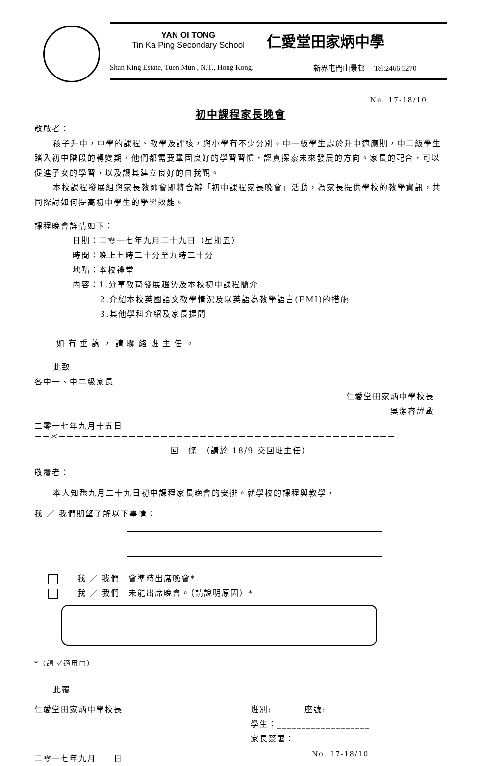YAN OI TONG
Tin Ka Ping Secondary School
仁愛堂田家炳中學
Shan King Estate, Tuen Mun , N.T., Hong Kong. 新界屯門山景邨 Tel:2466 5270
No. 17-18/10
初中課程家長晚會
敬啟者：
孩子升中，中學的課程、教學及評核，與小學有不少分別。中一級學生處於升中適應期，中二級學生踏入初中階段的轉變期，他們都需要鞏固良好的學習習慣，認真探索未來發展的方向。家長的配合，可以促進子女的學習，以及讓其建立良好的自我觀。
本校課程發展組與家長教師會即將合辦「初中課程家長晚會」活動，為家長提供學校的教學資訊，共同探討如何提高初中學生的學習效能。
課程晚會詳情如下：
日期：二零一七年九月二十九日（星期五）
時間：晚上七時三十分至九時三十分
地點：本校禮堂
內容：1.分享教育發展趨勢及本校初中課程簡介
2.介紹本校英國語文教學情況及以英語為教學語言(EMI)的措施
3.其他學科介紹及家長提問
如有垂詢，請聯絡班主任。
此致
各中一、中二級家長
仁愛堂田家炳中學校長
吳潔容謹啟
二零一七年九月十五日
－－✂－－－－－－－－－－－－－－－－－－－－－－－－－－－－－－－－－－－－－－－－－－－
回　條　（請於 18/9 交回班主任）
敬覆者：
本人知悉九月二十九日初中課程家長晚會的安排。就學校的課程與教學，
我 ／ 我們期望了解以下事情：
我 ／ 我們　會準時出席晚會*
我 ／ 我們　未能出席晚會。（請說明原因）*
*（請 ✓適用□）
此覆
仁愛堂田家炳中學校長
二零一七年九月　　日
班別:______ 座號: _______
學生：___________________
家長簽署：_______________
No. 17-18/10